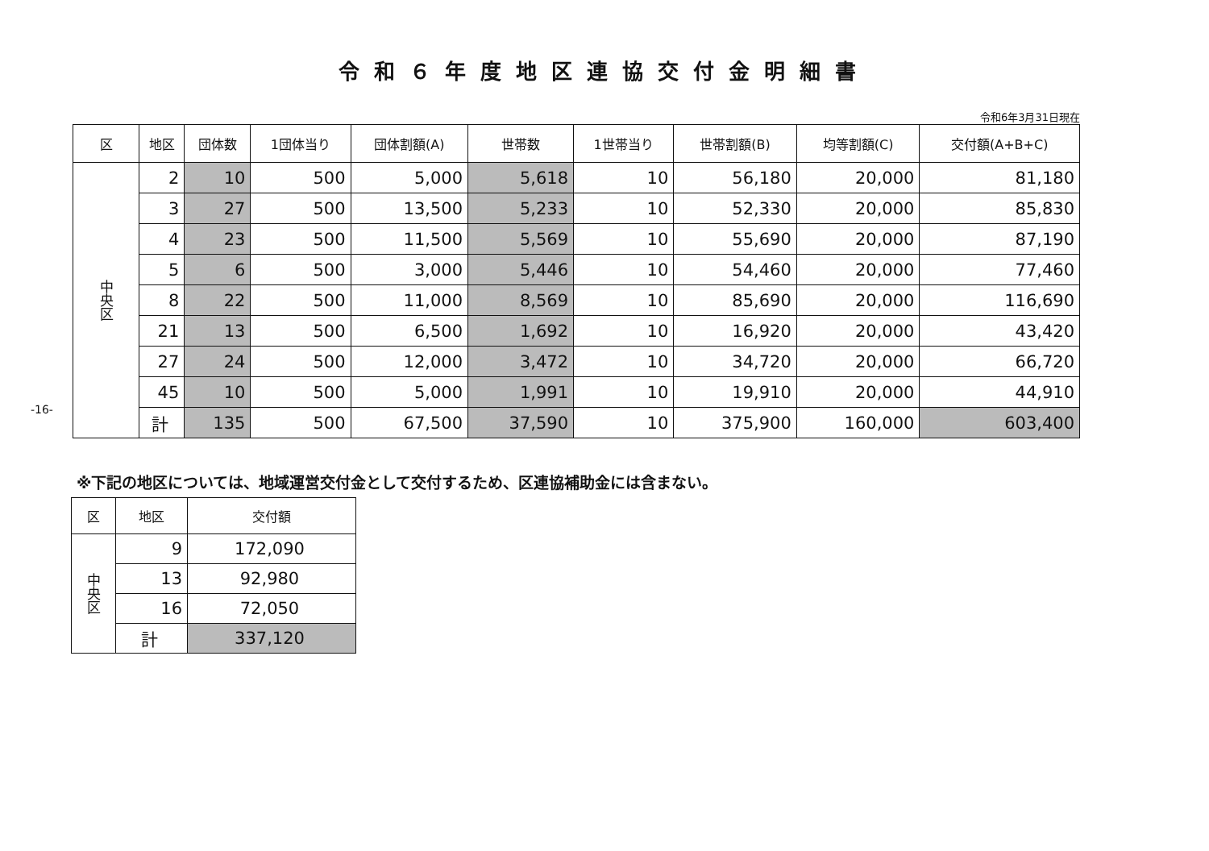令和６年度地区連協交付金明細書
令和6年3月31日現在
| 区 | 地区 | 団体数 | 1団体当り | 団体割額(A) | 世帯数 | 1世帯当り | 世帯割額(B) | 均等割額(C) | 交付額(A+B+C) |
| --- | --- | --- | --- | --- | --- | --- | --- | --- | --- |
| 中央区 | 2 | 10 | 500 | 5,000 | 5,618 | 10 | 56,180 | 20,000 | 81,180 |
| | 3 | 27 | 500 | 13,500 | 5,233 | 10 | 52,330 | 20,000 | 85,830 |
| | 4 | 23 | 500 | 11,500 | 5,569 | 10 | 55,690 | 20,000 | 87,190 |
| | 5 | 6 | 500 | 3,000 | 5,446 | 10 | 54,460 | 20,000 | 77,460 |
| | 8 | 22 | 500 | 11,000 | 8,569 | 10 | 85,690 | 20,000 | 116,690 |
| | 21 | 13 | 500 | 6,500 | 1,692 | 10 | 16,920 | 20,000 | 43,420 |
| | 27 | 24 | 500 | 12,000 | 3,472 | 10 | 34,720 | 20,000 | 66,720 |
| | 45 | 10 | 500 | 5,000 | 1,991 | 10 | 19,910 | 20,000 | 44,910 |
| | 計 | 135 | 500 | 67,500 | 37,590 | 10 | 375,900 | 160,000 | 603,400 |
※下記の地区については、地域運営交付金として交付するため、区連協補助金には含まない。
| 区 | 地区 | 交付額 |
| --- | --- | --- |
| 中央区 | 9 | 172,090 |
| | 13 | 92,980 |
| | 16 | 72,050 |
| | 計 | 337,120 |
-16-